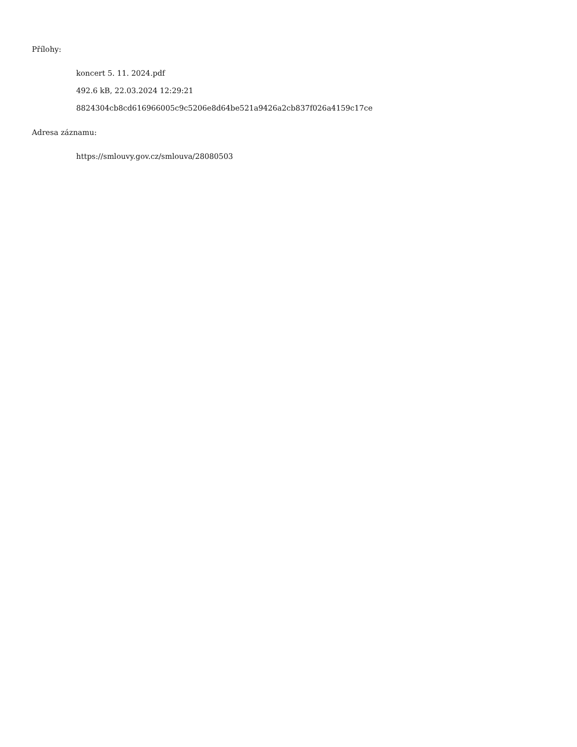Přílohy:
koncert 5. 11. 2024.pdf
492.6 kB, 22.03.2024 12:29:21
8824304cb8cd616966005c9c5206e8d64be521a9426a2cb837f026a4159c17ce
Adresa záznamu:
https://smlouvy.gov.cz/smlouva/28080503